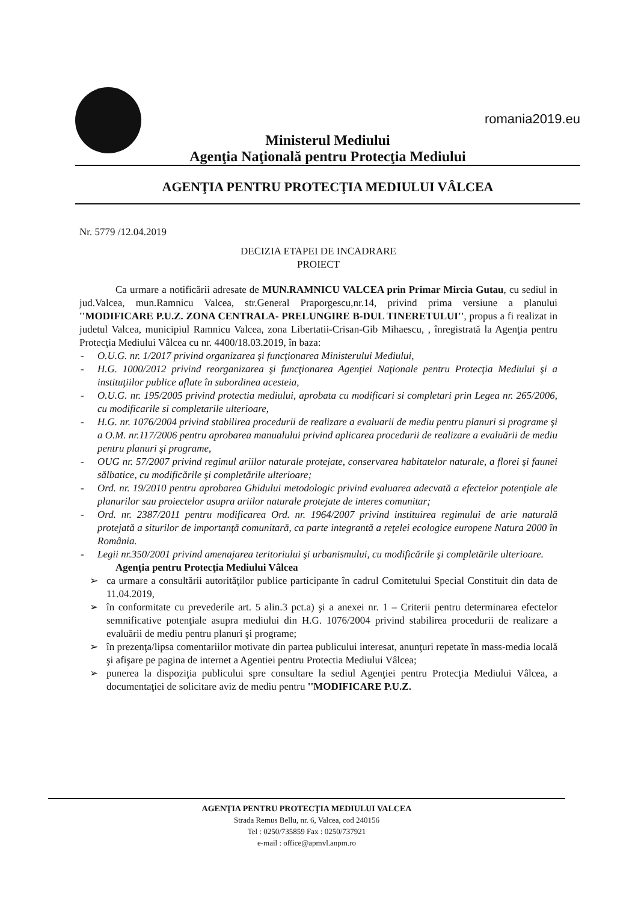romania2019.eu
Ministerul Mediului
Agenţia Naţională pentru Protecţia Mediului
AGENŢIA PENTRU PROTECŢIA MEDIULUI VÂLCEA
Nr. 5779 /12.04.2019
DECIZIA ETAPEI DE INCADRARE
PROIECT
Ca urmare a notificării adresate de MUN.RAMNICU VALCEA prin Primar Mircia Gutau, cu sediul in jud.Valcea, mun.Ramnicu Valcea, str.General Praporgescu,nr.14, privind prima versiune a planului ''MODIFICARE P.U.Z. ZONA CENTRALA- PRELUNGIRE B-DUL TINERETULUI'', propus a fi realizat in judetul Valcea, municipiul Ramnicu Valcea, zona Libertatii-Crisan-Gib Mihaescu, , înregistrată la Agenţia pentru Protecţia Mediului Vâlcea cu nr. 4400/18.03.2019, în baza:
- O.U.G. nr. 1/2017 privind organizarea şi funcţionarea Ministerului Mediului,
- H.G. 1000/2012 privind reorganizarea şi funcţionarea Agenţiei Naţionale pentru Protecţia Mediului şi a instituţiilor publice aflate în subordinea acesteia,
- O.U.G. nr. 195/2005 privind protectia mediului, aprobata cu modificari si completari prin Legea nr. 265/2006, cu modificarile si completarile ulterioare,
- H.G. nr. 1076/2004 privind stabilirea procedurii de realizare a evaluarii de mediu pentru planuri si programe şi a O.M. nr.117/2006 pentru aprobarea manualului privind aplicarea procedurii de realizare a evaluării de mediu pentru planuri şi programe,
- OUG nr. 57/2007 privind regimul ariilor naturale protejate, conservarea habitatelor naturale, a florei şi faunei sălbatice, cu modificările şi completările ulterioare;
- Ord. nr. 19/2010 pentru aprobarea Ghidului metodologic privind evaluarea adecvată a efectelor potenţiale ale planurilor sau proiectelor asupra ariilor naturale protejate de interes comunitar;
- Ord. nr. 2387/2011 pentru modificarea Ord. nr. 1964/2007 privind instituirea regimului de arie naturală protejată a siturilor de importanţă comunitară, ca parte integrantă a reţelei ecologice europene Natura 2000 în România.
- Legii nr.350/2001 privind amenajarea teritoriului şi urbanismului, cu modificările şi completările ulterioare.
Agenţia pentru Protecţia Mediului Vâlcea
➢ ca urmare a consultării autorităţilor publice participante în cadrul Comitetului Special Constituit din data de 11.04.2019,
➢ în conformitate cu prevederile art. 5 alin.3 pct.a) şi a anexei nr. 1 – Criterii pentru determinarea efectelor semnificative potenţiale asupra mediului din H.G. 1076/2004 privind stabilirea procedurii de realizare a evaluării de mediu pentru planuri şi programe;
➢ în prezenţa/lipsa comentariilor motivate din partea publicului interesat, anunţuri repetate în mass-media locală şi afişare pe pagina de internet a Agentiei pentru Protectia Mediului Vâlcea;
➢ punerea la dispoziţia publicului spre consultare la sediul Agenţiei pentru Protecţia Mediului Vâlcea, a documentaţiei de solicitare aviz de mediu pentru ''MODIFICARE P.U.Z.
AGENŢIA PENTRU PROTECŢIA MEDIULUI VALCEA
Strada Remus Bellu, nr. 6, Valcea, cod 240156
Tel : 0250/735859 Fax : 0250/737921
e-mail : office@apmvl.anpm.ro